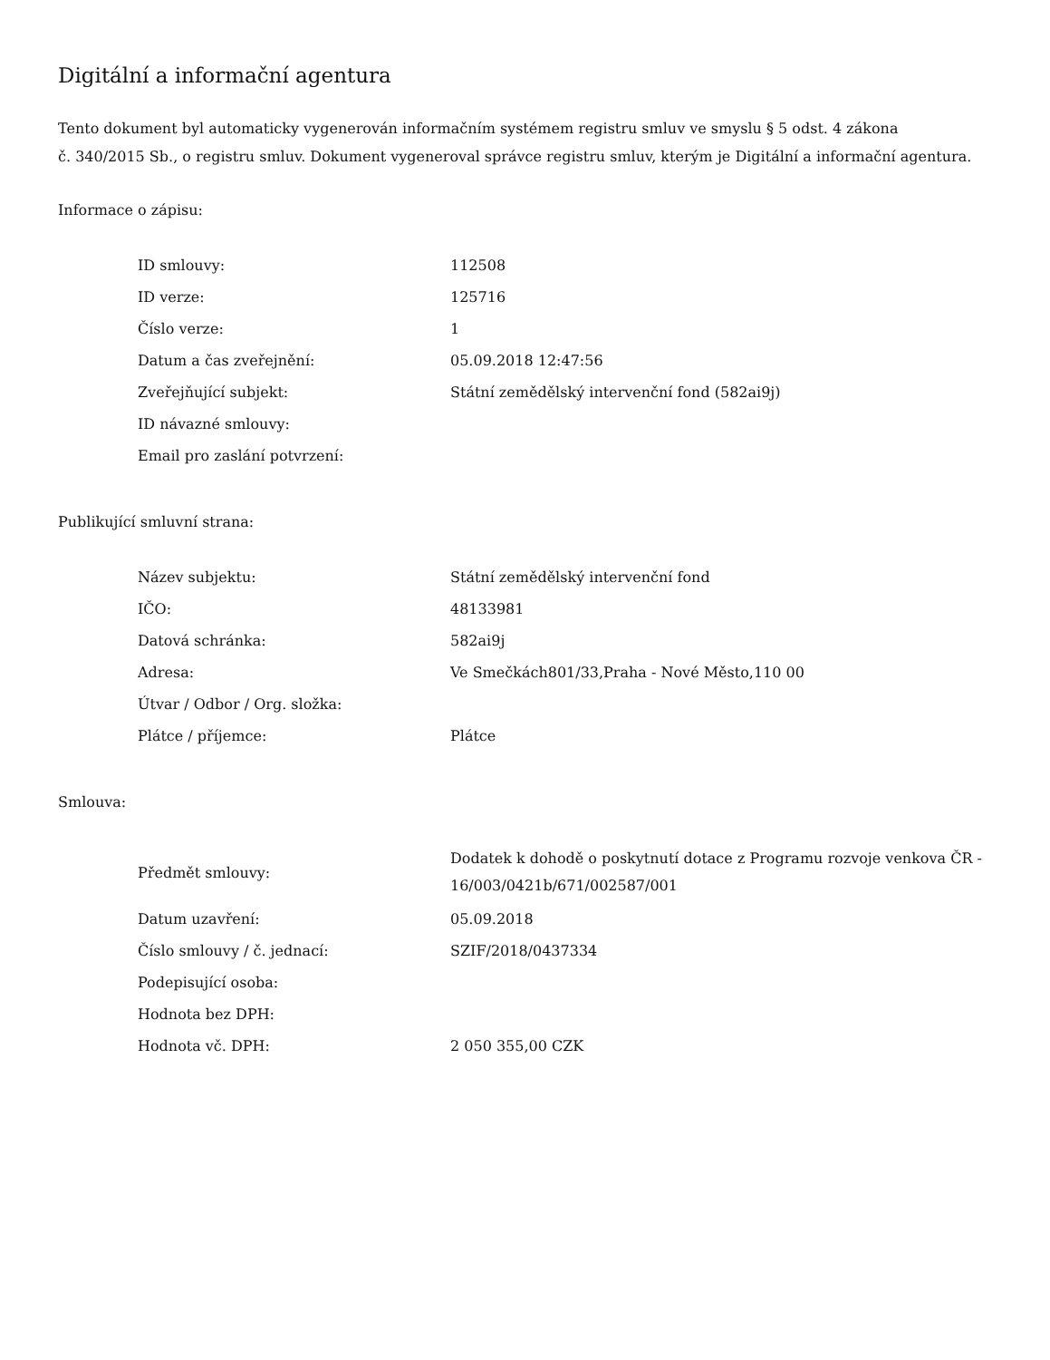Digitální a informační agentura
Tento dokument byl automaticky vygenerován informačním systémem registru smluv ve smyslu § 5 odst. 4 zákona
č. 340/2015 Sb., o registru smluv. Dokument vygeneroval správce registru smluv, kterým je Digitální a informační agentura.
Informace o zápisu:
| ID smlouvy: | 112508 |
| ID verze: | 125716 |
| Číslo verze: | 1 |
| Datum a čas zveřejnění: | 05.09.2018 12:47:56 |
| Zveřejňující subjekt: | Státní zemědělský intervenční fond (582ai9j) |
| ID návazné smlouvy: | |
| Email pro zaslání potvrzení: | |
Publikující smluvní strana:
| Název subjektu: | Státní zemědělský intervenční fond |
| IČO: | 48133981 |
| Datová schránka: | 582ai9j |
| Adresa: | Ve Smečkách801/33,Praha - Nové Město,110 00 |
| Útvar / Odbor / Org. složka: | |
| Plátce / příjemce: | Plátce |
Smlouva:
| Předmět smlouvy: | Dodatek k dohodě o poskytnutí dotace z Programu rozvoje venkova ČR - 16/003/0421b/671/002587/001 |
| Datum uzavření: | 05.09.2018 |
| Číslo smlouvy / č. jednací: | SZIF/2018/0437334 |
| Podepisující osoba: | |
| Hodnota bez DPH: | |
| Hodnota vč. DPH: | 2 050 355,00 CZK |